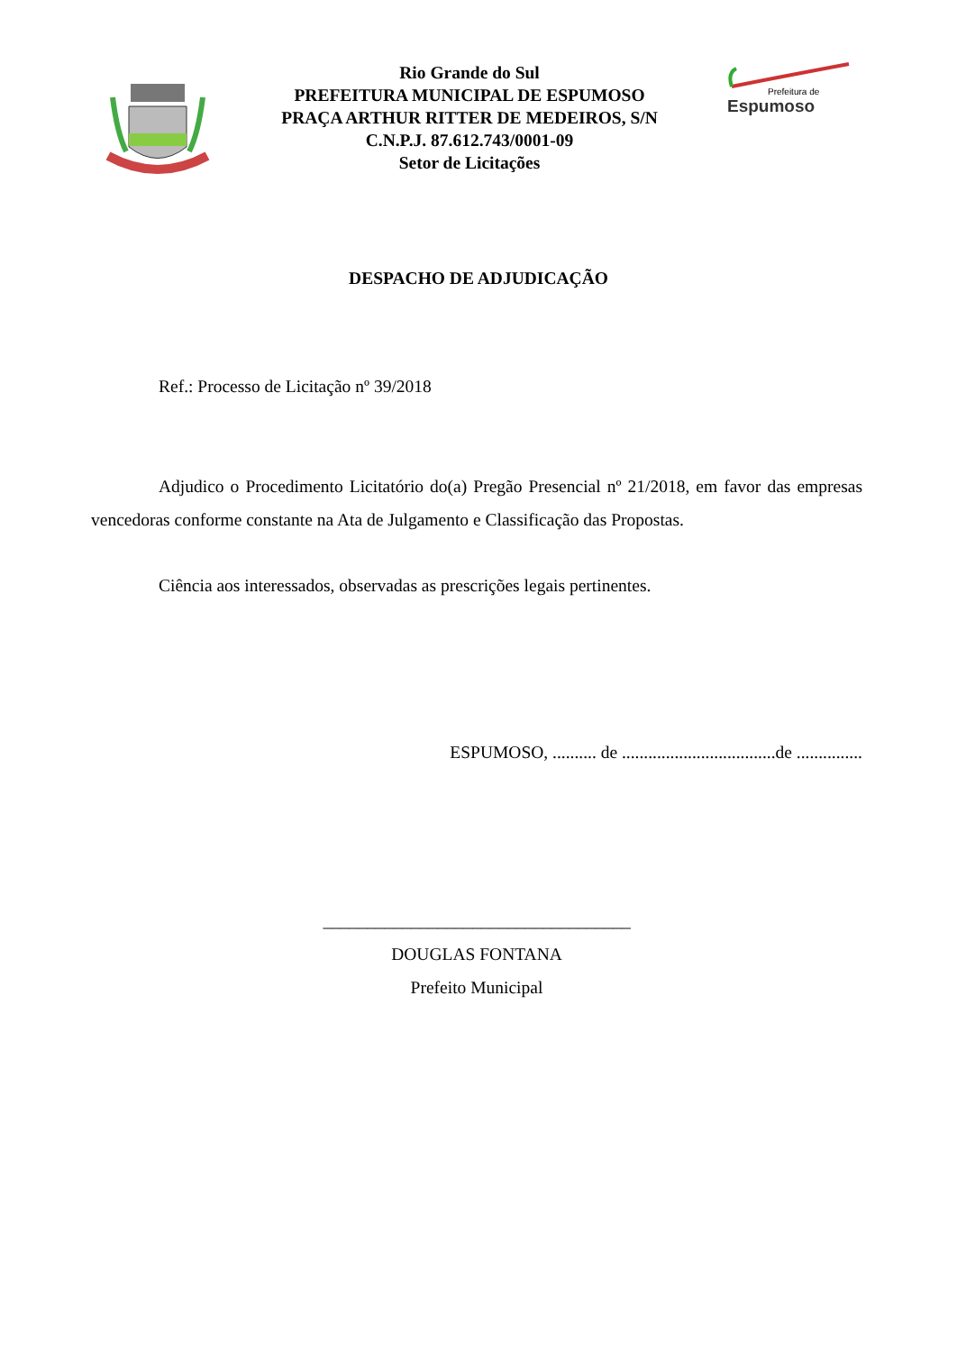Rio Grande do Sul
PREFEITURA MUNICIPAL DE ESPUMOSO
PRAÇA ARTHUR RITTER DE MEDEIROS, S/N
C.N.P.J. 87.612.743/0001-09
Setor de Licitações
Prefeitura de
Espumoso
DESPACHO DE ADJUDICAÇÃO
Ref.: Processo de Licitação nº 39/2018
Adjudico o Procedimento Licitatório do(a) Pregão Presencial nº 21/2018, em favor das empresas vencedoras conforme constante na Ata de Julgamento e Classificação das Propostas.
Ciência aos interessados, observadas as prescrições legais pertinentes.
ESPUMOSO, .......... de ...................................de ...............
___________________________________
DOUGLAS FONTANA
Prefeito Municipal